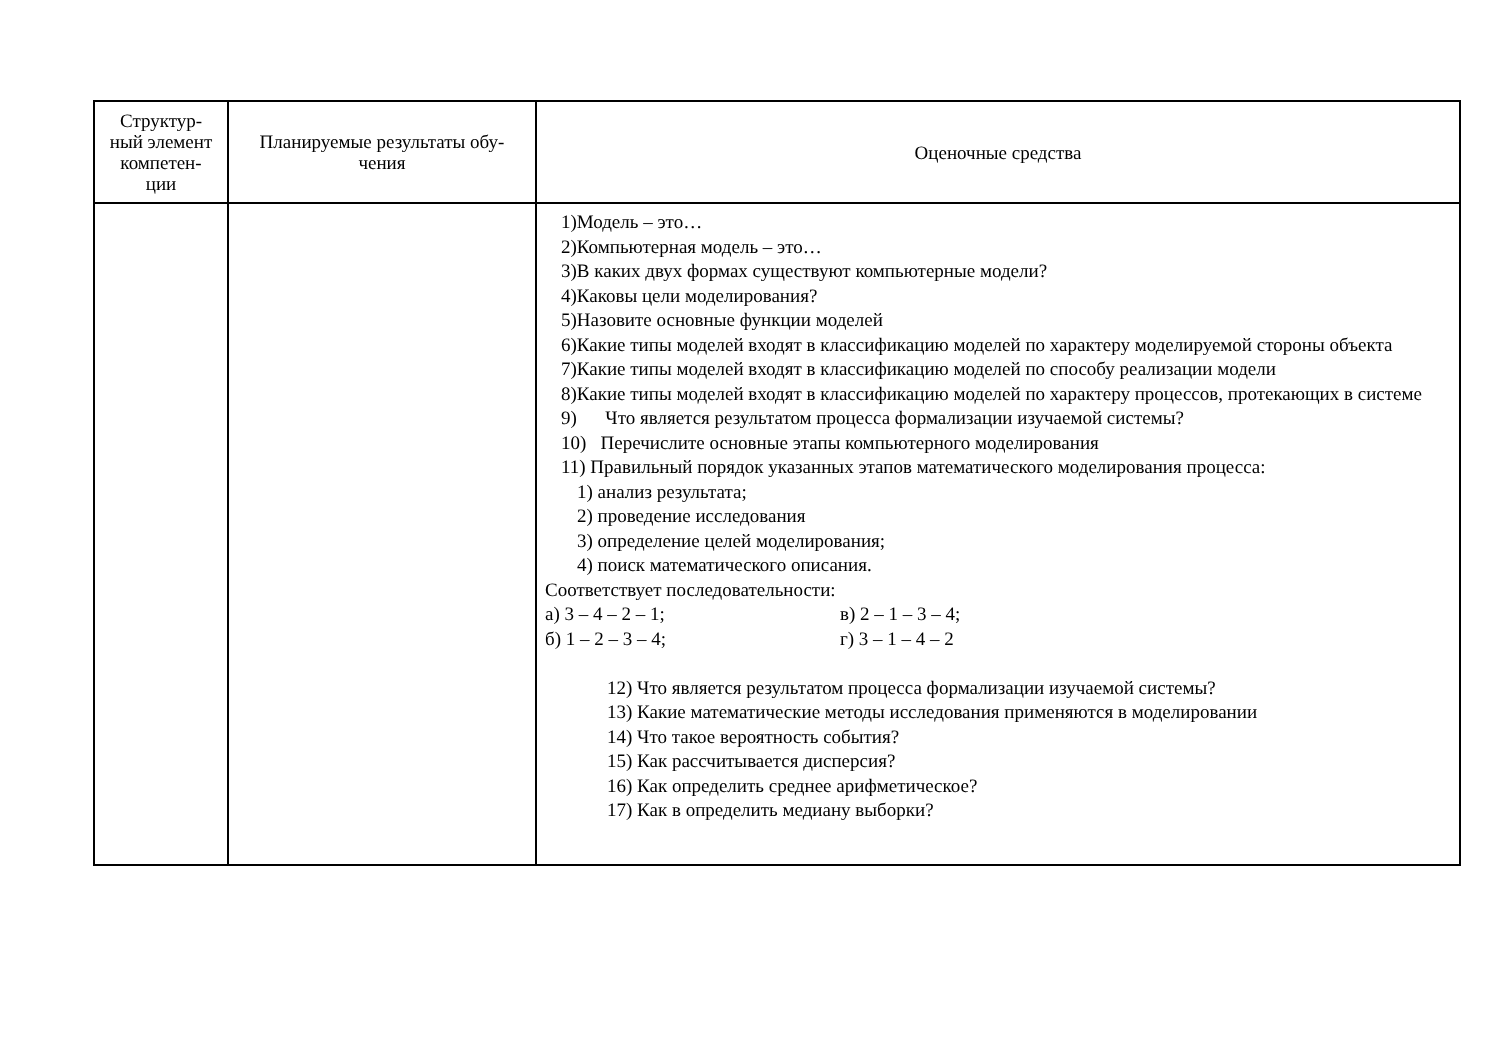| Структур- ный элемент компетен- ции | Планируемые результаты обу- чения | Оценочные средства |
| --- | --- | --- |
| | | 1)Модель – это… 2)Компьютерная модель – это… 3)В каких двух формах существуют компьютерные модели? 4)Каковы цели моделирования? 5)Назовите основные функции моделей 6)Какие типы моделей входят в классификацию моделей по характеру моделируемой стороны объекта 7)Какие типы моделей входят в классификацию моделей по способу реализации модели 8)Какие типы моделей входят в классификацию моделей по характеру процессов, протекающих в системе 9) Что является результатом процесса формализации изучаемой системы? 10) Перечислите основные этапы компьютерного моделирования 11) Правильный порядок указанных этапов математического моделирования процесса: 1) анализ результата; 2) проведение исследования 3) определение целей моделирования; 4) поиск математического описания. Соответствует последовательности: а) 3 – 4 – 2 – 1; в) 2 – 1 – 3 – 4; б) 1 – 2 – 3 – 4; г) 3 – 1 – 4 – 2 12) Что является результатом процесса формализации изучаемой системы? 13) Какие математические методы исследования применяются в моделировании 14) Что такое вероятность события? 15) Как рассчитывается дисперсия? 16) Как определить среднее арифметическое? 17) Как в определить медиану выборки? |